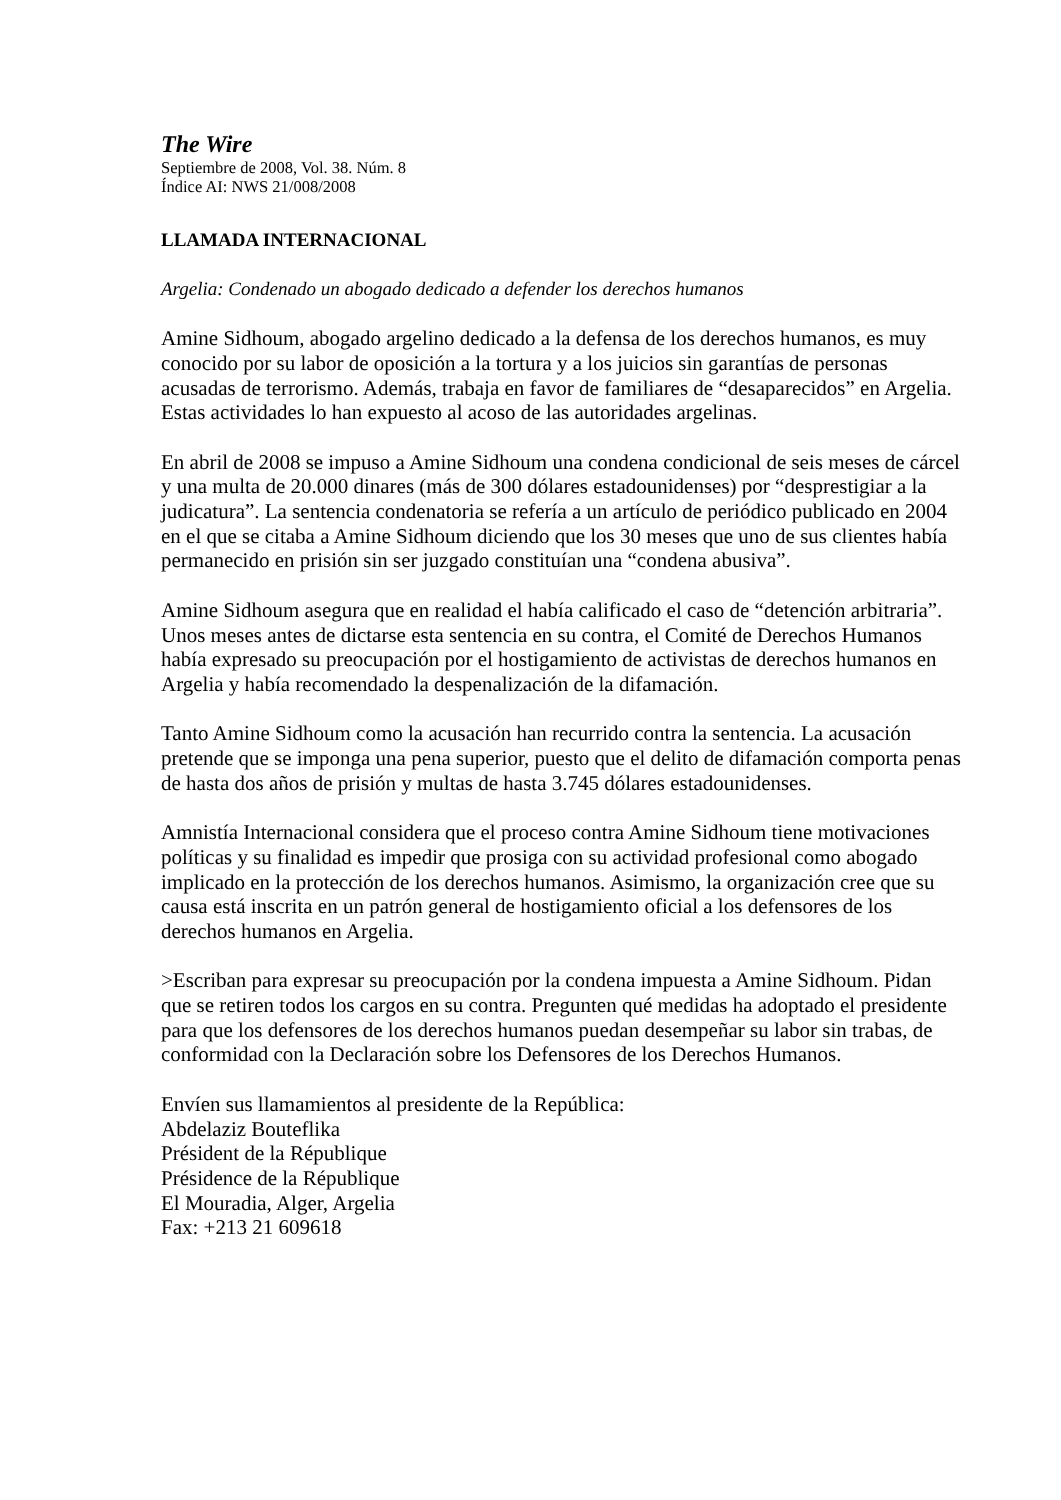The Wire
Septiembre de 2008, Vol. 38. Núm. 8
Índice AI: NWS 21/008/2008
LLAMADA INTERNACIONAL
Argelia: Condenado un abogado dedicado a defender los derechos humanos
Amine Sidhoum, abogado argelino dedicado a la defensa de los derechos humanos, es muy conocido por su labor de oposición a la tortura y a los juicios sin garantías de personas acusadas de terrorismo. Además, trabaja en favor de familiares de “desaparecidos” en Argelia. Estas actividades lo han expuesto al acoso de las autoridades argelinas.
En abril de 2008 se impuso a Amine Sidhoum una condena condicional de seis meses de cárcel y una multa de 20.000 dinares (más de 300 dólares estadounidenses) por “desprestigiar a la judicatura”. La sentencia condenatoria se refería a un artículo de periódico publicado en 2004 en el que se citaba a Amine Sidhoum diciendo que los 30 meses que uno de sus clientes había permanecido en prisión sin ser juzgado constituían una “condena abusiva”.
Amine Sidhoum asegura que en realidad el había calificado el caso de “detención arbitraria”. Unos meses antes de dictarse esta sentencia en su contra, el Comité de Derechos Humanos había expresado su preocupación por el hostigamiento de activistas de derechos humanos en Argelia y había recomendado la despenalización de la difamación.
Tanto Amine Sidhoum como la acusación han recurrido contra la sentencia. La acusación pretende que se imponga una pena superior, puesto que el delito de difamación comporta penas de hasta dos años de prisión y multas de hasta 3.745 dólares estadounidenses.
Amnistía Internacional considera que el proceso contra Amine Sidhoum tiene motivaciones políticas y su finalidad es impedir que prosiga con su actividad profesional como abogado implicado en la protección de los derechos humanos. Asimismo, la organización cree que su causa está inscrita en un patrón general de hostigamiento oficial a los defensores de los derechos humanos en Argelia.
>Escriban para expresar su preocupación por la condena impuesta a Amine Sidhoum. Pidan que se retiren todos los cargos en su contra. Pregunten qué medidas ha adoptado el presidente para que los defensores de los derechos humanos puedan desempeñar su labor sin trabas, de conformidad con la Declaración sobre los Defensores de los Derechos Humanos.
Envíen sus llamamientos al presidente de la República:
Abdelaziz Bouteflika
Président de la République
Présidence de la République
El Mouradia, Alger, Argelia
Fax: +213 21 609618